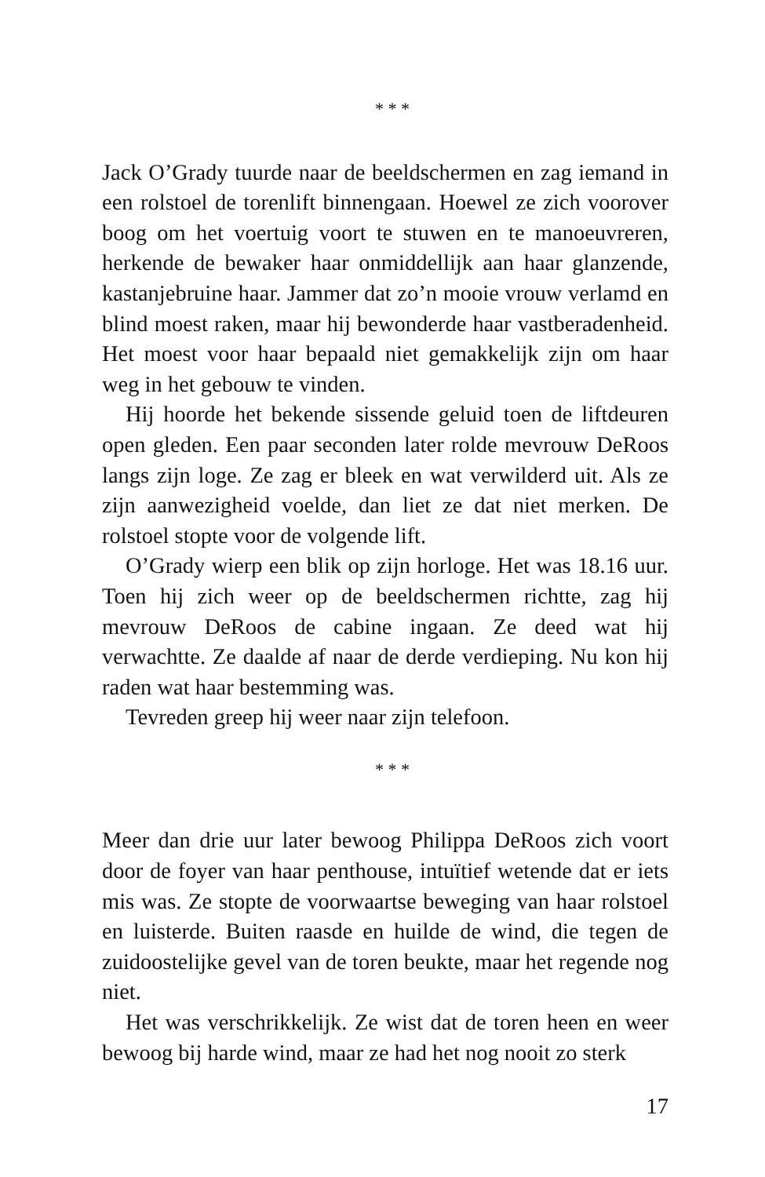* * *
Jack O’Grady tuurde naar de beeldschermen en zag iemand in een rolstoel de torenlift binnengaan. Hoewel ze zich voorover boog om het voertuig voort te stuwen en te manoeuvreren, herkende de bewaker haar onmiddellijk aan haar glanzende, kastanjebruine haar. Jammer dat zo’n mooie vrouw verlamd en blind moest raken, maar hij bewonderde haar vastberadenheid. Het moest voor haar bepaald niet gemakkelijk zijn om haar weg in het gebouw te vinden.
Hij hoorde het bekende sissende geluid toen de liftdeuren open gleden. Een paar seconden later rolde mevrouw DeRoos langs zijn loge. Ze zag er bleek en wat verwilderd uit. Als ze zijn aanwezigheid voelde, dan liet ze dat niet merken. De rolstoel stopte voor de volgende lift.
O’Grady wierp een blik op zijn horloge. Het was 18.16 uur. Toen hij zich weer op de beeldschermen richtte, zag hij mevrouw DeRoos de cabine ingaan. Ze deed wat hij verwachtte. Ze daalde af naar de derde verdieping. Nu kon hij raden wat haar bestemming was.
Tevreden greep hij weer naar zijn telefoon.
* * *
Meer dan drie uur later bewoog Philippa DeRoos zich voort door de foyer van haar penthouse, intuïtief wetende dat er iets mis was. Ze stopte de voorwaartse beweging van haar rolstoel en luisterde. Buiten raasde en huilde de wind, die tegen de zuidoostelijke gevel van de toren beukte, maar het regende nog niet.
Het was verschrikkelijk. Ze wist dat de toren heen en weer bewoog bij harde wind, maar ze had het nog nooit zo sterk
17